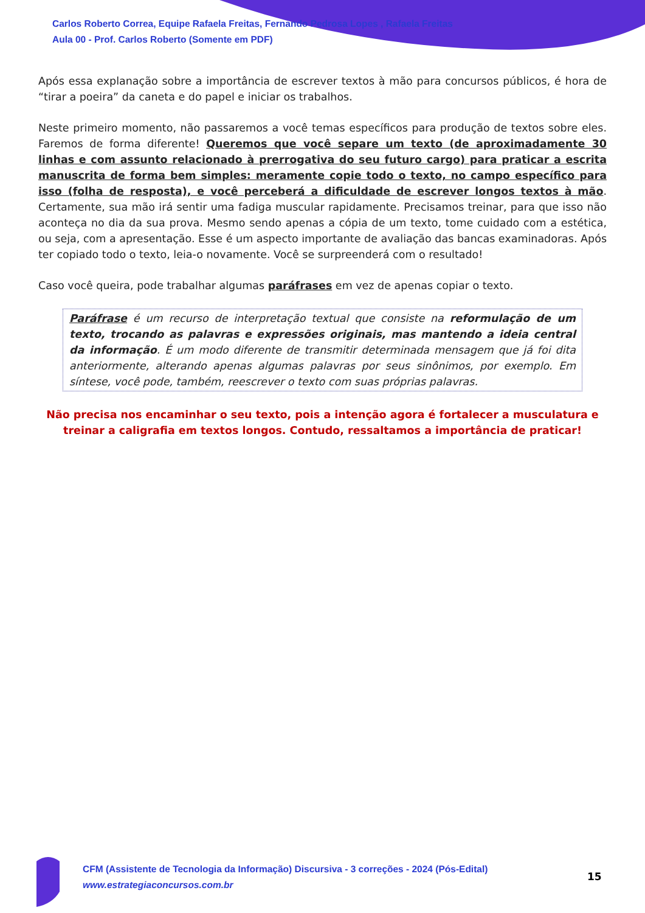Carlos Roberto Correa, Equipe Rafaela Freitas, Fernando Pedrosa Lopes , Rafaela Freitas
Aula 00 - Prof. Carlos Roberto (Somente em PDF)
Após essa explanação sobre a importância de escrever textos à mão para concursos públicos, é hora de “tirar a poeira” da caneta e do papel e iniciar os trabalhos.
Neste primeiro momento, não passaremos a você temas específicos para produção de textos sobre eles. Faremos de forma diferente! Queremos que você separe um texto (de aproximadamente 30 linhas e com assunto relacionado à prerrogativa do seu futuro cargo) para praticar a escrita manuscrita de forma bem simples: meramente copie todo o texto, no campo específico para isso (folha de resposta), e você perceberá a dificuldade de escrever longos textos à mão. Certamente, sua mão irá sentir uma fadiga muscular rapidamente. Precisamos treinar, para que isso não aconteça no dia da sua prova. Mesmo sendo apenas a cópia de um texto, tome cuidado com a estética, ou seja, com a apresentação. Esse é um aspecto importante de avaliação das bancas examinadoras. Após ter copiado todo o texto, leia-o novamente. Você se surpreenderá com o resultado!
Caso você queira, pode trabalhar algumas paráfrases em vez de apenas copiar o texto.
Paráfrase é um recurso de interpretação textual que consiste na reformulação de um texto, trocando as palavras e expressões originais, mas mantendo a ideia central da informação. É um modo diferente de transmitir determinada mensagem que já foi dita anteriormente, alterando apenas algumas palavras por seus sinônimos, por exemplo. Em síntese, você pode, também, reescrever o texto com suas próprias palavras.
Não precisa nos encaminhar o seu texto, pois a intenção agora é fortalecer a musculatura e treinar a caligrafia em textos longos. Contudo, ressaltamos a importância de praticar!
CFM (Assistente de Tecnologia da Informação) Discursiva - 3 correções - 2024 (Pós-Edital)
www.estrategiaconcursos.com.br
15